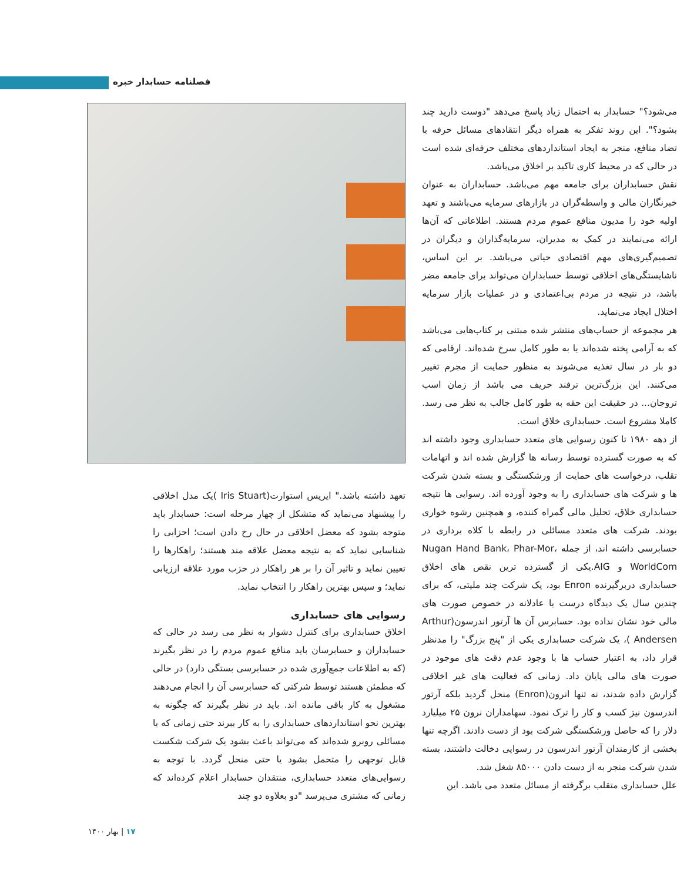فصلنامه حسابدار خبره
تعهد داشته باشد." ایریس استوارت(Iris Stuart )یک مدل اخلاقی را پیشنهاد می‌نماید که متشکل از چهار مرحله است: حسابدار باید متوجه بشود که معضل اخلاقی در حال رخ دادن است؛ احزابی را شناسایی نماید که به نتیجه معضل علاقه مند هستند؛ راهکارها را تعیین نماید و تاثیر آن را بر هر راهکار در حزب مورد علاقه ارزیابی نماید؛ و سپس بهترین راهکار را انتخاب نماید.
رسوایی های حسابداری
اخلاق حسابداری برای کنترل دشوار به نظر می رسد در حالی که حسابداران و حسابرسان باید منافع عموم مردم را در نظر بگیرند (که به اطلاعات جمع‌آوری شده در حسابرسی بستگی دارد) در حالی که مطمئن هستند توسط شرکتی که حسابرسی آن را انجام می‌دهند مشغول به کار باقی مانده اند. باید در نظر بگیرند که چگونه به بهترین نحو استانداردهای حسابداری را به کار ببرند حتی زمانی که با مسائلی روبرو شده‌اند که می‌تواند باعث بشود یک شرکت شکست قابل توجهی را متحمل بشود یا حتی منحل گردد. با توجه به رسوایی‌های متعدد حسابداری، منتقدان حسابدار اعلام کرده‌اند که زمانی که مشتری می‌پرسد "دو بعلاوه دو چند
می‌شود؟" حسابدار به احتمال زیاد پاسخ می‌دهد "دوست دارید چند بشود؟". این روند تفکر به همراه دیگر انتقادهای مسائل حرفه با تضاد منافع، منجر به ایجاد استانداردهای مختلف حرفه‌ای شده است در حالی که در محیط کاری تاکید بر اخلاق می‌باشد.
نقش حسابداران برای جامعه مهم می‌باشد. حسابداران به عنوان خبرنگاران مالی و واسطه‌گران در بازارهای سرمایه می‌باشند و تعهد اولیه خود را مدیون منافع عموم مردم هستند. اطلاعاتی که آن‌ها ارائه می‌نمایند در کمک به مدیران، سرمایه‌گذاران و دیگران در تصمیم‌گیری‌های مهم اقتصادی حیاتی می‌باشد. بر این اساس، ناشایستگی‌های اخلاقی توسط حسابداران می‌تواند برای جامعه مضر باشد، در نتیجه در مردم بی‌اعتمادی و در عملیات بازار سرمایه اختلال ایجاد می‌نماید.
هر مجموعه از حساب‌های منتشر شده مبتنی بر کتاب‌هایی می‌باشد که به آرامی پخته شده‌اند یا به طور کامل سرخ شده‌اند. ارقامی که دو بار در سال تغذیه می‌شوند به منظور حمایت از مجرم تغییر می‌کنند. این بزرگ‌ترین ترفند حریف می باشد از زمان اسب تروجان... در حقیقت این حقه به طور کامل جالب به نظر می رسد. کاملا مشروع است. حسابداری خلاق است.
از دهه ۱۹۸۰ تا کنون رسوایی های متعدد حسابداری وجود داشته اند که به صورت گسترده توسط رسانه ها گزارش شده اند و اتهامات تقلب، درخواست های حمایت از ورشکستگی و بسته شدن شرکت ها و شرکت های حسابداری را به وجود آورده اند. رسوایی ها نتیجه حسابداری خلاق، تحلیل مالی گمراه کننده، و همچنین رشوه خواری بودند. شرکت های متعدد مسائلی در رابطه با کلاه برداری در حسابرسی داشته اند، از جمله Nugan Hand Bank، Phar-Mor، WorldCom و AIG.یکی از گسترده ترین نقص های اخلاق حسابداری دربرگیرنده Enron بود، یک شرکت چند ملیتی، که برای چندین سال یک دیدگاه درست یا عادلانه در خصوص صورت های مالی خود نشان نداده بود. حسابرس آن ها آرتور اندرسون(Arthur Andersen )، یک شرکت حسابداری یکی از "پنج بزرگ" را مدنظر قرار داد، به اعتبار حساب ها با وجود عدم دقت های موجود در صورت های مالی پایان داد. زمانی که فعالیت های غیر اخلاقی گزارش داده شدند، نه تنها انرون(Enron) منحل گردید بلکه آرتور اندرسون نیز کسب و کار را ترک نمود. سهامداران نرون ۲۵ میلیارد دلار را که حاصل ورشکستگی شرکت بود از دست دادند. اگرچه تنها بخشی از کارمندان آرتور اندرسون در رسوایی دخالت داشتند، بسته شدن شرکت منجر به از دست دادن ۸۵۰۰۰ شغل شد.
علل حسابداری متقلب برگرفته از مسائل متعدد می باشد. این
۱۷ | بهار ۱۴۰۰